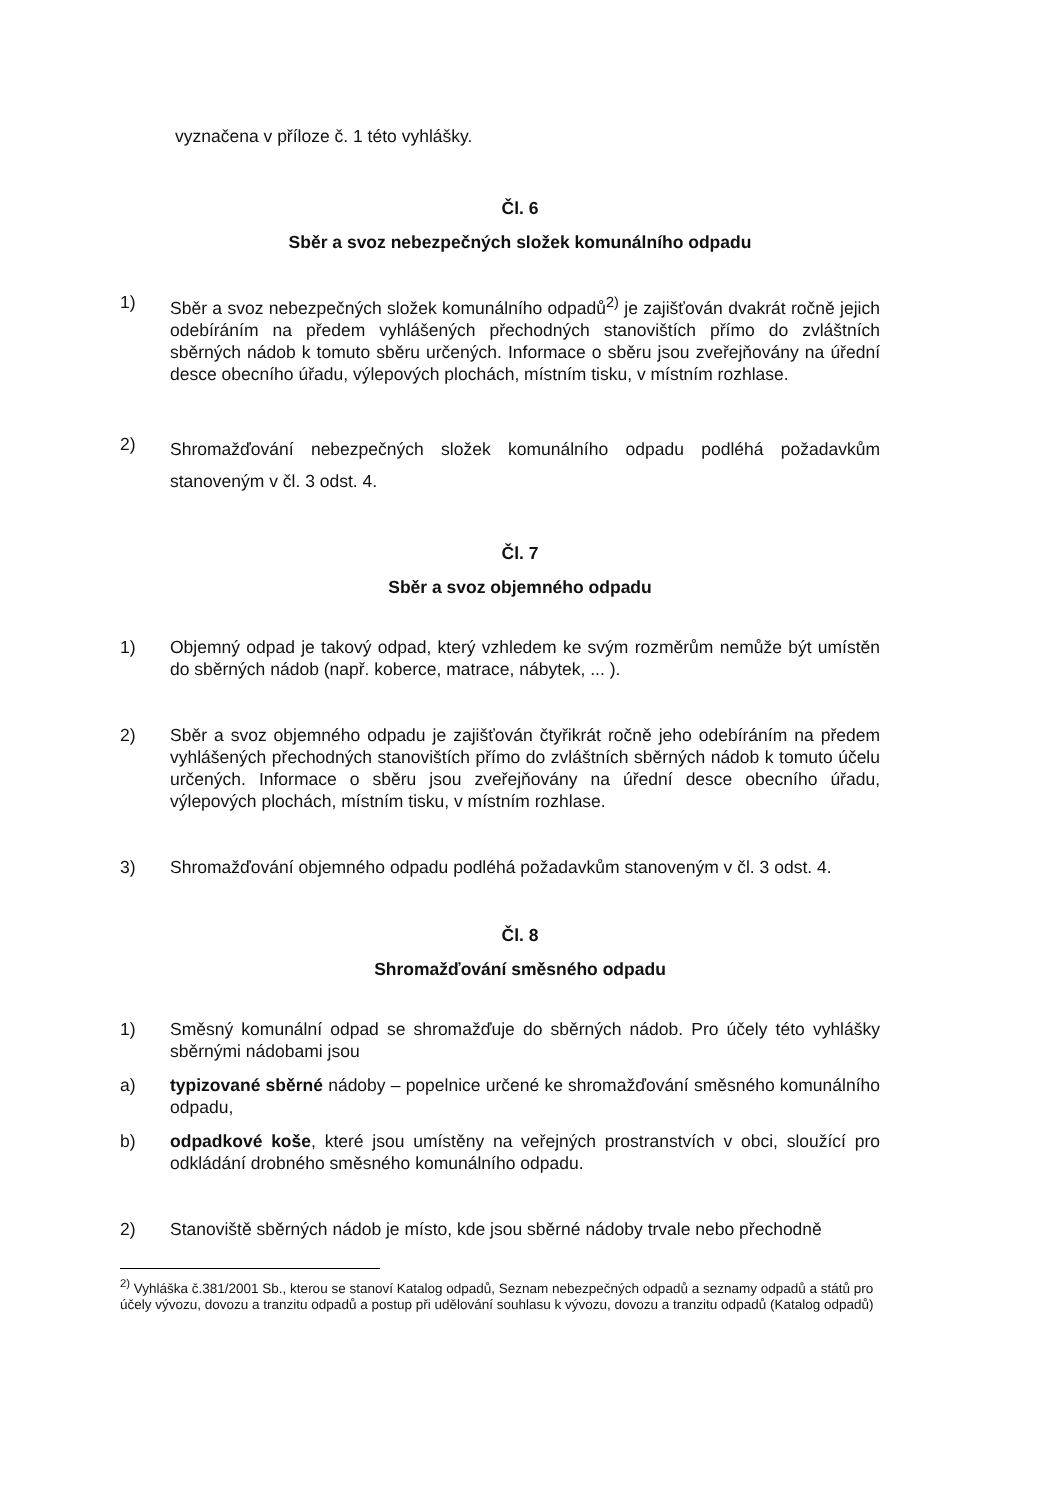vyznačena v příloze č. 1 této vyhlášky.
Čl. 6
Sběr a svoz nebezpečných složek komunálního odpadu
1) Sběr a svoz nebezpečných složek komunálního odpadů<sup>2)</sup> je zajišťován dvakrát ročně jejich odebíráním na předem vyhlášených přechodných stanovištích přímo do zvláštních sběrných nádob k tomuto sběru určených. Informace o sběru jsou zveřejňovány na úřední desce obecního úřadu, výlepových plochách, místním tisku, v místním rozhlase.
2)
Shromažďování nebezpečných složek komunálního odpadu podléhá požadavkům stanoveným v čl. 3 odst. 4.
Čl. 7
Sběr a svoz objemného odpadu
1) Objemný odpad je takový odpad, který vzhledem ke svým rozměrům nemůže být umístěn do sběrných nádob (např. koberce, matrace, nábytek, ... ).
2) Sběr a svoz objemného odpadu je zajišťován čtyřikrát ročně jeho odebíráním na předem vyhlášených přechodných stanovištích přímo do zvláštních sběrných nádob k tomuto účelu určených. Informace o sběru jsou zveřejňovány na úřední desce obecního úřadu, výlepových plochách, místním tisku, v místním rozhlase.
3) Shromažďování objemného odpadu podléhá požadavkům stanoveným v čl. 3 odst. 4.
Čl. 8
Shromažďování směsného odpadu
1) Směsný komunální odpad se shromažďuje do sběrných nádob. Pro účely této vyhlášky sběrnými nádobami jsou
a) typizované sběrné nádoby – popelnice určené ke shromažďování směsného komunálního odpadu,
b) odpadkové koše, které jsou umístěny na veřejných prostranstvích v obci, sloužící pro odkládání drobného směsného komunálního odpadu.
2) Stanoviště sběrných nádob je místo, kde jsou sběrné nádoby trvale nebo přechodně
<sup>2)</sup> Vyhláška č.381/2001 Sb., kterou se stanoví Katalog odpadů, Seznam nebezpečných odpadů a seznamy odpadů a států pro účely vývozu, dovozu a tranzitu odpadů a postup při udělování souhlasu k vývozu, dovozu a tranzitu odpadů (Katalog odpadů)